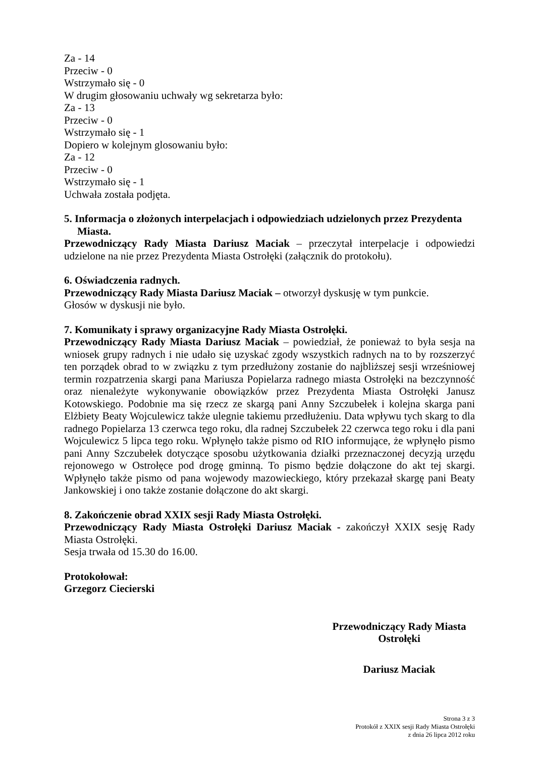Za - 14
Przeciw - 0
Wstrzymało się - 0
W drugim głosowaniu uchwały wg sekretarza było:
Za - 13
Przeciw - 0
Wstrzymało się - 1
Dopiero w kolejnym glosowaniu było:
Za - 12
Przeciw - 0
Wstrzymało się - 1
Uchwała została podjęta.
5. Informacja o złożonych interpelacjach i odpowiedziach udzielonych przez Prezydenta Miasta.
Przewodniczący Rady Miasta Dariusz Maciak – przeczytał interpelacje i odpowiedzi udzielone na nie przez Prezydenta Miasta Ostrołęki (załącznik do protokołu).
6. Oświadczenia radnych.
Przewodniczący Rady Miasta Dariusz Maciak – otworzył dyskusję w tym punkcie.
Głosów w dyskusji nie było.
7. Komunikaty i sprawy organizacyjne Rady Miasta Ostrołęki.
Przewodniczący Rady Miasta Dariusz Maciak – powiedział, że ponieważ to była sesja na wniosek grupy radnych i nie udało się uzyskać zgody wszystkich radnych na to by rozszerzyć ten porządek obrad to w związku z tym przedłużony zostanie do najbliższej sesji wrześniowej termin rozpatrzenia skargi pana Mariusza Popielarza radnego miasta Ostrołęki na bezczynność oraz nienależyte wykonywanie obowiązków przez Prezydenta Miasta Ostrołęki Janusz Kotowskiego. Podobnie ma się rzecz ze skargą pani Anny Szczubełek i kolejna skarga pani Elżbiety Beaty Wojculewicz także ulegnie takiemu przedłużeniu. Data wpływu tych skarg to dla radnego Popielarza 13 czerwca tego roku, dla radnej Szczubełek 22 czerwca tego roku i dla pani Wojculewicz 5 lipca tego roku. Wpłynęło także pismo od RIO informujące, że wpłynęło pismo pani Anny Szczubełek dotyczące sposobu użytkowania działki przeznaczonej decyzją urzędu rejonowego w Ostrołęce pod drogę gminną. To pismo będzie dołączone do akt tej skargi. Wpłynęło także pismo od pana wojewody mazowieckiego, który przekazał skargę pani Beaty Jankowskiej i ono także zostanie dołączone do akt skargi.
8. Zakończenie obrad XXIX sesji Rady Miasta Ostrołęki.
Przewodniczący Rady Miasta Ostrołęki Dariusz Maciak - zakończył XXIX sesję Rady Miasta Ostrołęki.
Sesja trwała od 15.30 do 16.00.
Protokołował:
Grzegorz Ciecierski
Przewodniczący Rady Miasta
Ostrołęki
Dariusz Maciak
Strona 3 z 3
Protokół z XXIX sesji Rady Miasta Ostrołęki
z dnia 26 lipca 2012 roku